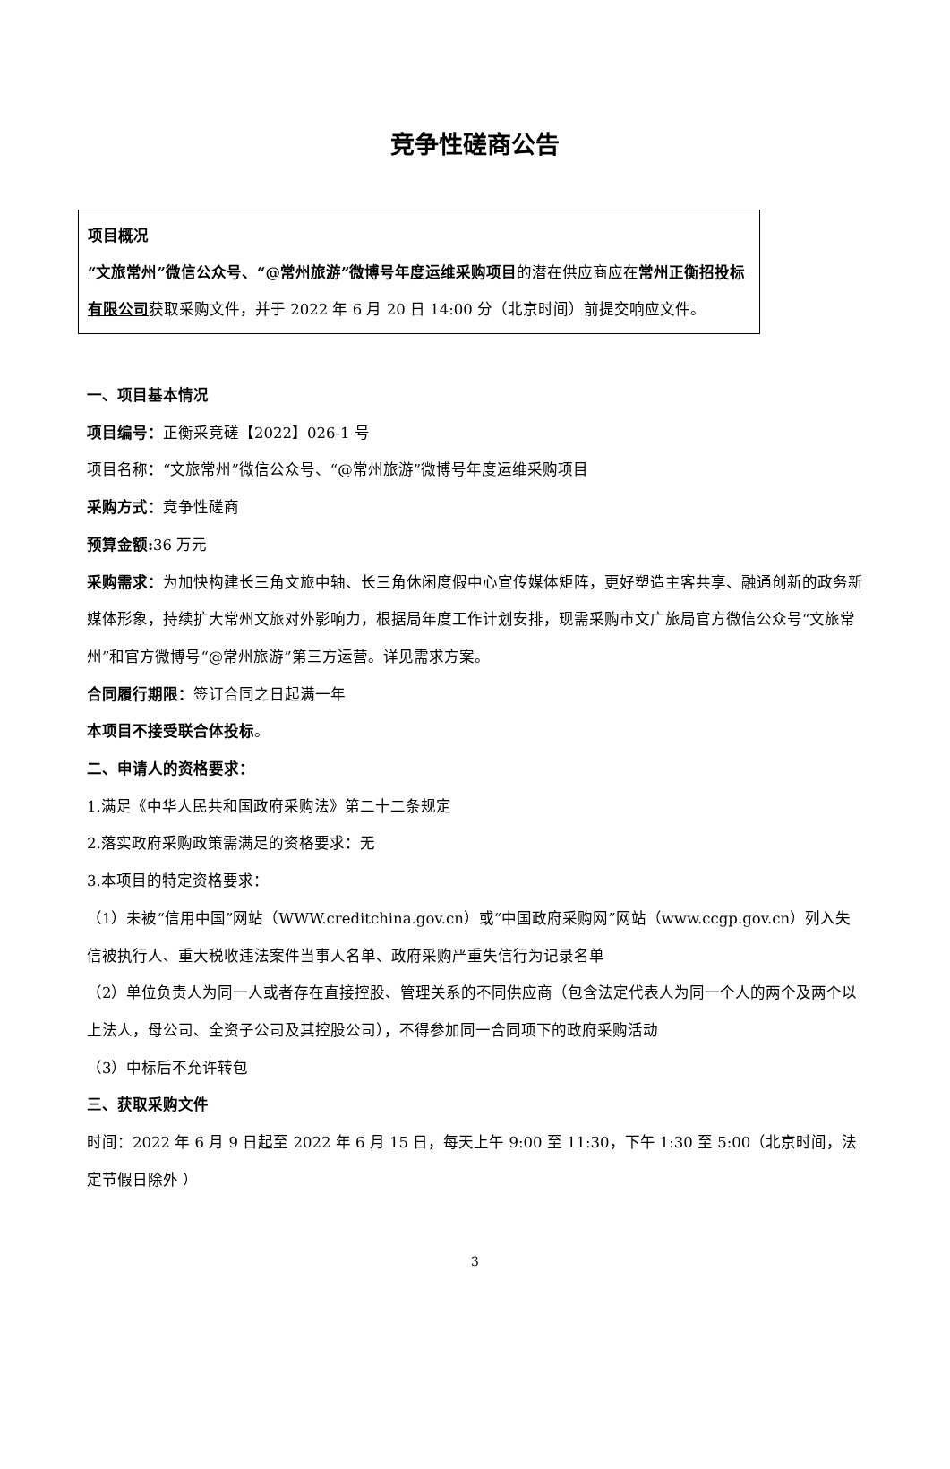竞争性磋商公告
项目概况
“文旅常州”微信公众号、“@常州旅游”微博号年度运维采购项目的潜在供应商应在常州正衡招投标有限公司获取采购文件，并于 2022 年 6 月 20 日 14:00 分（北京时间）前提交响应文件。
一、项目基本情况
项目编号：正衡采竞磋【2022】026-1 号
项目名称：“文旅常州”微信公众号、“@常州旅游”微博号年度运维采购项目
采购方式：竞争性磋商
预算金额: 36 万元
采购需求：为加快构建长三角文旅中轴、长三角休闲度假中心宣传媒体矩阵，更好塑造主客共享、融通创新的政务新媒体形象，持续扩大常州文旅对外影响力，根据局年度工作计划安排，现需采购市文广旅局官方微信公众号“文旅常州”和官方微博号“@常州旅游”第三方运营。详见需求方案。
合同履行期限：签订合同之日起满一年
本项目不接受联合体投标。
二、申请人的资格要求：
1.满足《中华人民共和国政府采购法》第二十二条规定
2.落实政府采购政策需满足的资格要求：无
3.本项目的特定资格要求：
（1）未被“信用中国”网站（WWW.creditchina.gov.cn）或“中国政府采购网”网站（www.ccgp.gov.cn）列入失信被执行人、重大税收违法案件当事人名单、政府采购严重失信行为记录名单
（2）单位负责人为同一人或者存在直接控股、管理关系的不同供应商（包含法定代表人为同一个人的两个及两个以上法人，母公司、全资子公司及其控股公司），不得参加同一合同项下的政府采购活动
（3）中标后不允许转包
三、获取采购文件
时间：2022 年 6 月 9 日起至 2022 年 6 月 15 日，每天上午 9:00 至 11:30，下午 1:30 至 5:00（北京时间，法定节假日除外 ）
3